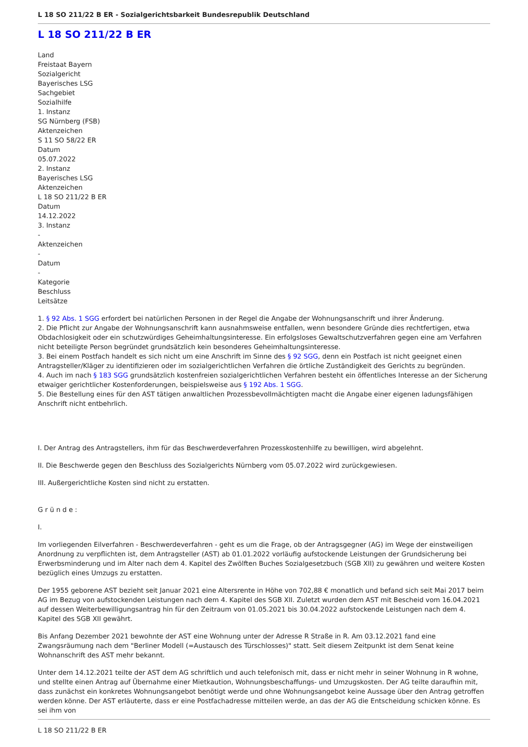L 18 SO 211/22 B ER - Sozialgerichtsbarkeit Bundesrepublik Deutschland
L 18 SO 211/22 B ER
Land
Freistaat Bayern
Sozialgericht
Bayerisches LSG
Sachgebiet
Sozialhilfe
1. Instanz
SG Nürnberg (FSB)
Aktenzeichen
S 11 SO 58/22 ER
Datum
05.07.2022
2. Instanz
Bayerisches LSG
Aktenzeichen
L 18 SO 211/22 B ER
Datum
14.12.2022
3. Instanz
-
Aktenzeichen
-
Datum
-
Kategorie
Beschluss
Leitsätze
1. § 92 Abs. 1 SGG erfordert bei natürlichen Personen in der Regel die Angabe der Wohnungsanschrift und ihrer Änderung.
2. Die Pflicht zur Angabe der Wohnungsanschrift kann ausnahmsweise entfallen, wenn besondere Gründe dies rechtfertigen, etwa Obdachlosigkeit oder ein schutzwürdiges Geheimhaltungsinteresse. Ein erfolgsloses Gewaltschutzverfahren gegen eine am Verfahren nicht beteiligte Person begründet grundsätzlich kein besonderes Geheimhaltungsinteresse.
3. Bei einem Postfach handelt es sich nicht um eine Anschrift im Sinne des § 92 SGG, denn ein Postfach ist nicht geeignet einen Antragsteller/Kläger zu identifizieren oder im sozialgerichtlichen Verfahren die örtliche Zuständigkeit des Gerichts zu begründen.
4. Auch im nach § 183 SGG grundsätzlich kostenfreien sozialgerichtlichen Verfahren besteht ein öffentliches Interesse an der Sicherung etwaiger gerichtlicher Kostenforderungen, beispielsweise aus § 192 Abs. 1 SGG.
5. Die Bestellung eines für den AST tätigen anwaltlichen Prozessbevollmächtigten macht die Angabe einer eigenen ladungsfähigen Anschrift nicht entbehrlich.
I. Der Antrag des Antragstellers, ihm für das Beschwerdeverfahren Prozesskostenhilfe zu bewilligen, wird abgelehnt.
II. Die Beschwerde gegen den Beschluss des Sozialgerichts Nürnberg vom 05.07.2022 wird zurückgewiesen.
III. Außergerichtliche Kosten sind nicht zu erstatten.
G r ü n d e :
I.
Im vorliegenden Eilverfahren - Beschwerdeverfahren - geht es um die Frage, ob der Antragsgegner (AG) im Wege der einstweiligen Anordnung zu verpflichten ist, dem Antragsteller (AST) ab 01.01.2022 vorläufig aufstockende Leistungen der Grundsicherung bei Erwerbsminderung und im Alter nach dem 4. Kapitel des Zwölften Buches Sozialgesetzbuch (SGB XII) zu gewähren und weitere Kosten bezüglich eines Umzugs zu erstatten.
Der 1955 geborene AST bezieht seit Januar 2021 eine Altersrente in Höhe von 702,88 € monatlich und befand sich seit Mai 2017 beim AG im Bezug von aufstockenden Leistungen nach dem 4. Kapitel des SGB XII. Zuletzt wurden dem AST mit Bescheid vom 16.04.2021 auf dessen Weiterbewilligungsantrag hin für den Zeitraum von 01.05.2021 bis 30.04.2022 aufstockende Leistungen nach dem 4. Kapitel des SGB XII gewährt.
Bis Anfang Dezember 2021 bewohnte der AST eine Wohnung unter der Adresse R Straße in R. Am 03.12.2021 fand eine Zwangsräumung nach dem "Berliner Modell (=Austausch des Türschlosses)" statt. Seit diesem Zeitpunkt ist dem Senat keine Wohnanschrift des AST mehr bekannt.
Unter dem 14.12.2021 teilte der AST dem AG schriftlich und auch telefonisch mit, dass er nicht mehr in seiner Wohnung in R wohne, und stellte einen Antrag auf Übernahme einer Mietkaution, Wohnungsbeschaffungs- und Umzugskosten. Der AG teilte daraufhin mit, dass zunächst ein konkretes Wohnungsangebot benötigt werde und ohne Wohnungsangebot keine Aussage über den Antrag getroffen werden könne. Der AST erläuterte, dass er eine Postfachadresse mitteilen werde, an das der AG die Entscheidung schicken könne. Es sei ihm von
L 18 SO 211/22 B ER